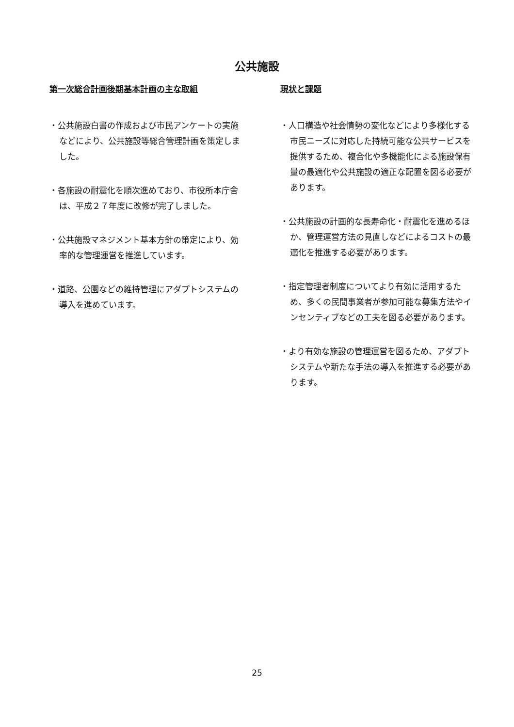公共施設
第一次総合計画後期基本計画の主な取組
・公共施設白書の作成および市民アンケートの実施などにより、公共施設等総合管理計画を策定しました。
・各施設の耐震化を順次進めており、市役所本庁舎は、平成２７年度に改修が完了しました。
・公共施設マネジメント基本方針の策定により、効率的な管理運営を推進しています。
・道路、公園などの維持管理にアダプトシステムの導入を進めています。
現状と課題
・人口構造や社会情勢の変化などにより多様化する市民ニーズに対応した持続可能な公共サービスを提供するため、複合化や多機能化による施設保有量の最適化や公共施設の適正な配置を図る必要があります。
・公共施設の計画的な長寿命化・耐震化を進めるほか、管理運営方法の見直しなどによるコストの最適化を推進する必要があります。
・指定管理者制度についてより有効に活用するため、多くの民間事業者が参加可能な募集方法やインセンティブなどの工夫を図る必要があります。
・より有効な施設の管理運営を図るため、アダプトシステムや新たな手法の導入を推進する必要があります。
25